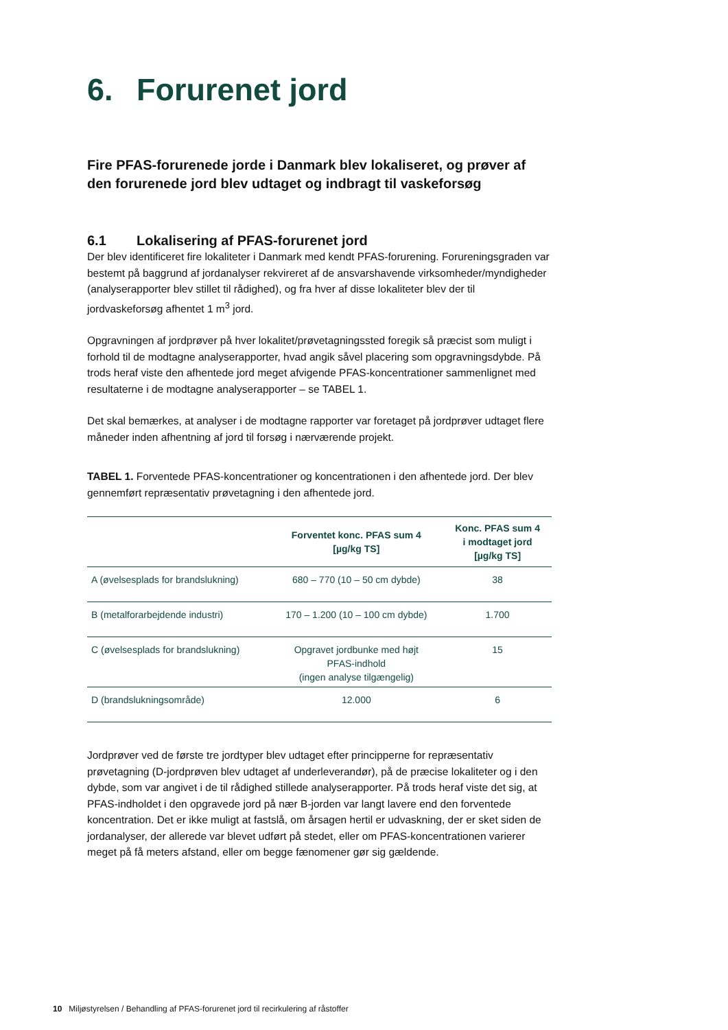6. Forurenet jord
Fire PFAS-forurenede jorde i Danmark blev lokaliseret, og prøver af den forurenede jord blev udtaget og indbragt til vaskeforsøg
6.1 Lokalisering af PFAS-forurenet jord
Der blev identificeret fire lokaliteter i Danmark med kendt PFAS-forurening. Forureningsgraden var bestemt på baggrund af jordanalyser rekvireret af de ansvarshavende virksomheder/myndigheder (analyserapporter blev stillet til rådighed), og fra hver af disse lokaliteter blev der til jordvaskeforsøg afhentet 1 m<sup>3</sup> jord.
Opgravningen af jordprøver på hver lokalitet/prøvetagningssted foregik så præcist som muligt i forhold til de modtagne analyserapporter, hvad angik såvel placering som opgravningsdybde. På trods heraf viste den afhentede jord meget afvigende PFAS-koncentrationer sammenlignet med resultaterne i de modtagne analyserapporter – se TABEL 1.
Det skal bemærkes, at analyser i de modtagne rapporter var foretaget på jordprøver udtaget flere måneder inden afhentning af jord til forsøg i nærværende projekt.
TABEL 1. Forventede PFAS-koncentrationer og koncentrationen i den afhentede jord. Der blev gennemført repræsentativ prøvetagning i den afhentede jord.
| | Forventet konc. PFAS sum 4 [µg/kg TS] | Konc. PFAS sum 4 i modtaget jord [µg/kg TS] |
| --- | --- | --- |
| A (øvelsesplads for brandslukning) | 680 – 770 (10 – 50 cm dybde) | 38 |
| B (metalforarbejdende industri) | 170 – 1.200 (10 – 100 cm dybde) | 1.700 |
| C (øvelsesplads for brandslukning) | Opgravet jordbunke med højt PFAS-indhold (ingen analyse tilgængelig) | 15 |
| D (brandslukningsområde) | 12.000 | 6 |
Jordprøver ved de første tre jordtyper blev udtaget efter principperne for repræsentativ prøvetagning (D-jordprøven blev udtaget af underleverandør), på de præcise lokaliteter og i den dybde, som var angivet i de til rådighed stillede analyserapporter. På trods heraf viste det sig, at PFAS-indholdet i den opgravede jord på nær B-jorden var langt lavere end den forventede koncentration. Det er ikke muligt at fastslå, om årsagen hertil er udvaskning, der er sket siden de jordanalyser, der allerede var blevet udført på stedet, eller om PFAS-koncentrationen varierer meget på få meters afstand, eller om begge fænomener gør sig gældende.
10 Miljøstyrelsen / Behandling af PFAS-forurenet jord til recirkulering af råstoffer